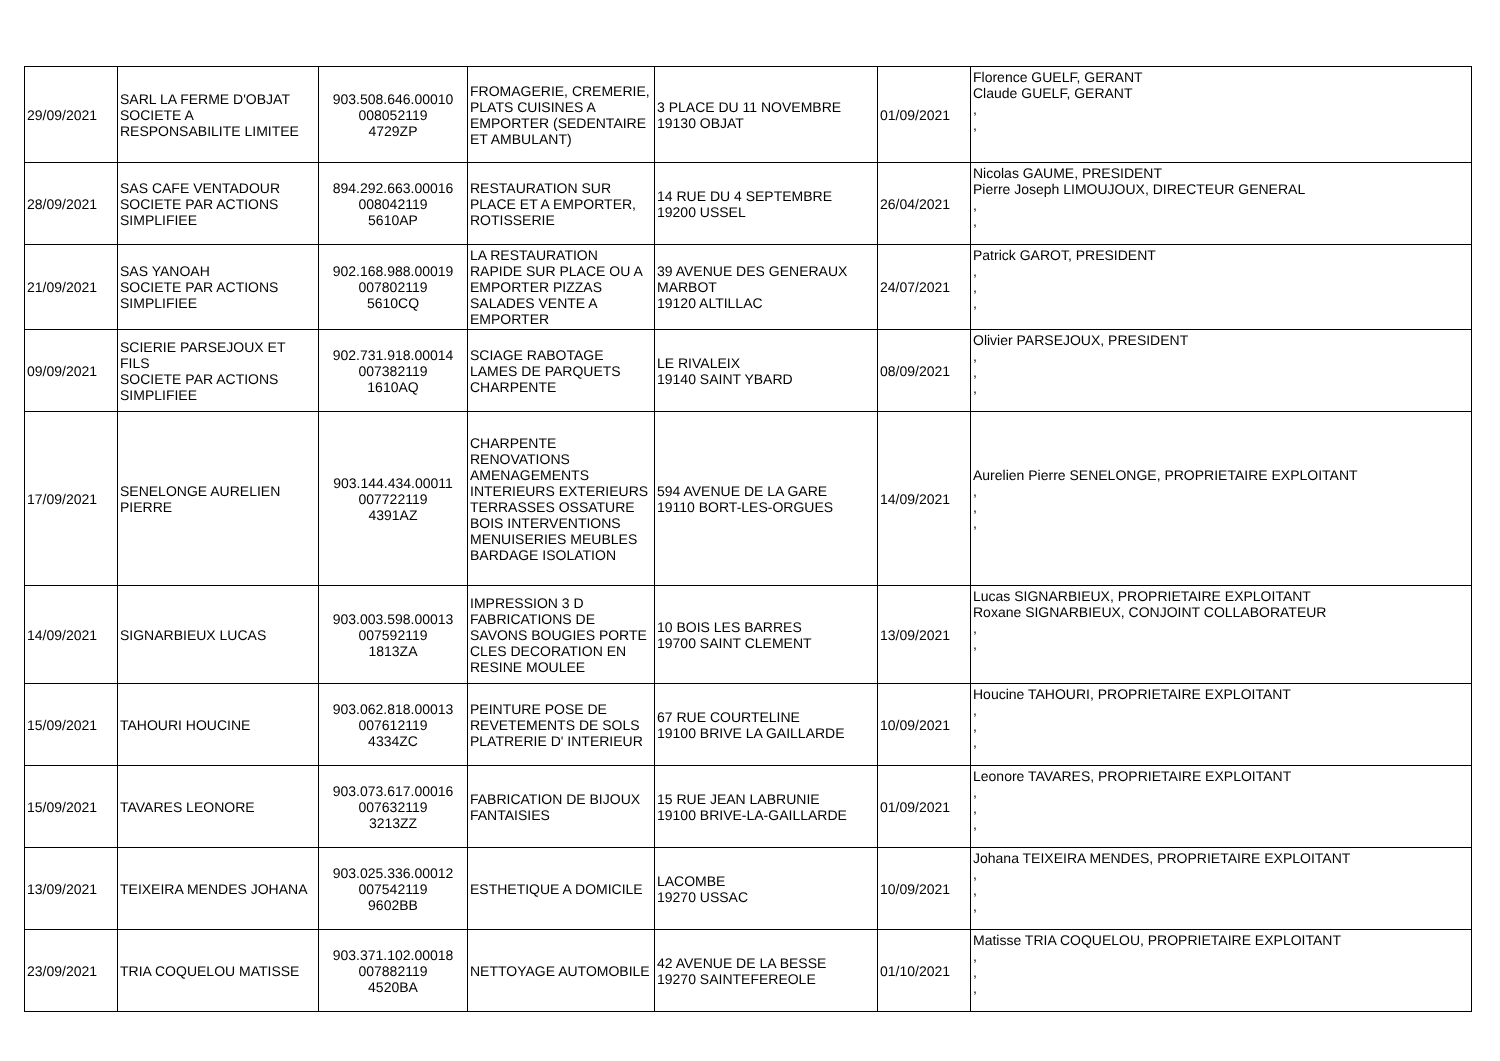| 29/09/2021 | SARL LA FERME D'OBJAT SOCIETE A RESPONSABILITE LIMITEE | 903.508.646.00010 008052119 4729ZP | FROMAGERIE, CREMERIE, PLATS CUISINES A EMPORTER (SEDENTAIRE ET AMBULANT) | 3 PLACE DU 11 NOVEMBRE 19130 OBJAT | 01/09/2021 | Florence GUELF, GERANT Claude GUELF, GERANT , , |
| 28/09/2021 | SAS CAFE VENTADOUR SOCIETE PAR ACTIONS SIMPLIFIEE | 894.292.663.00016 008042119 5610AP | RESTAURATION SUR PLACE ET A EMPORTER, ROTISSERIE | 14 RUE DU 4 SEPTEMBRE 19200 USSEL | 26/04/2021 | Nicolas GAUME, PRESIDENT Pierre Joseph LIMOUJOUX, DIRECTEUR GENERAL , , |
| 21/09/2021 | SAS YANOAH SOCIETE PAR ACTIONS SIMPLIFIEE | 902.168.988.00019 007802119 5610CQ | LA RESTAURATION RAPIDE SUR PLACE OU A EMPORTER PIZZAS SALADES VENTE A EMPORTER | 39 AVENUE DES GENERAUX MARBOT 19120 ALTILLAC | 24/07/2021 | Patrick GAROT, PRESIDENT , , , |
| 09/09/2021 | SCIERIE PARSEJOUX ET FILS SOCIETE PAR ACTIONS SIMPLIFIEE | 902.731.918.00014 007382119 1610AQ | SCIAGE RABOTAGE LAMES DE PARQUETS CHARPENTE | LE RIVALEIX 19140 SAINT YBARD | 08/09/2021 | Olivier PARSEJOUX, PRESIDENT , , , |
| 17/09/2021 | SENELONGE AURELIEN PIERRE | 903.144.434.00011 007722119 4391AZ | CHARPENTE RENOVATIONS AMENAGEMENTS INTERIEURS EXTERIEURS TERRASSES OSSATURE BOIS INTERVENTIONS MENUISERIES MEUBLES BARDAGE ISOLATION | 594 AVENUE DE LA GARE 19110 BORT-LES-ORGUES | 14/09/2021 | Aurelien Pierre SENELONGE, PROPRIETAIRE EXPLOITANT , , , |
| 14/09/2021 | SIGNARBIEUX LUCAS | 903.003.598.00013 007592119 1813ZA | IMPRESSION 3 D FABRICATIONS DE SAVONS BOUGIES PORTE CLES DECORATION EN RESINE MOULEE | 10 BOIS LES BARRES 19700 SAINT CLEMENT | 13/09/2021 | Lucas SIGNARBIEUX, PROPRIETAIRE EXPLOITANT Roxane SIGNARBIEUX, CONJOINT COLLABORATEUR , , |
| 15/09/2021 | TAHOURI HOUCINE | 903.062.818.00013 007612119 4334ZC | PEINTURE POSE DE REVETEMENTS DE SOLS PLATRERIE D' INTERIEUR | 67 RUE COURTELINE 19100 BRIVE LA GAILLARDE | 10/09/2021 | Houcine TAHOURI, PROPRIETAIRE EXPLOITANT , , , |
| 15/09/2021 | TAVARES LEONORE | 903.073.617.00016 007632119 3213ZZ | FABRICATION DE BIJOUX FANTAISIES | 15 RUE JEAN LABRUNIE 19100 BRIVE-LA-GAILLARDE | 01/09/2021 | Leonore TAVARES, PROPRIETAIRE EXPLOITANT , , , |
| 13/09/2021 | TEIXEIRA MENDES JOHANA | 903.025.336.00012 007542119 9602BB | ESTHETIQUE A DOMICILE | LACOMBE 19270 USSAC | 10/09/2021 | Johana TEIXEIRA MENDES, PROPRIETAIRE EXPLOITANT , , , |
| 23/09/2021 | TRIA COQUELOU MATISSE | 903.371.102.00018 007882119 4520BA | NETTOYAGE AUTOMOBILE | 42 AVENUE DE LA BESSE 19270 SAINTEFEREOLE | 01/10/2021 | Matisse TRIA COQUELOU, PROPRIETAIRE EXPLOITANT , , , |